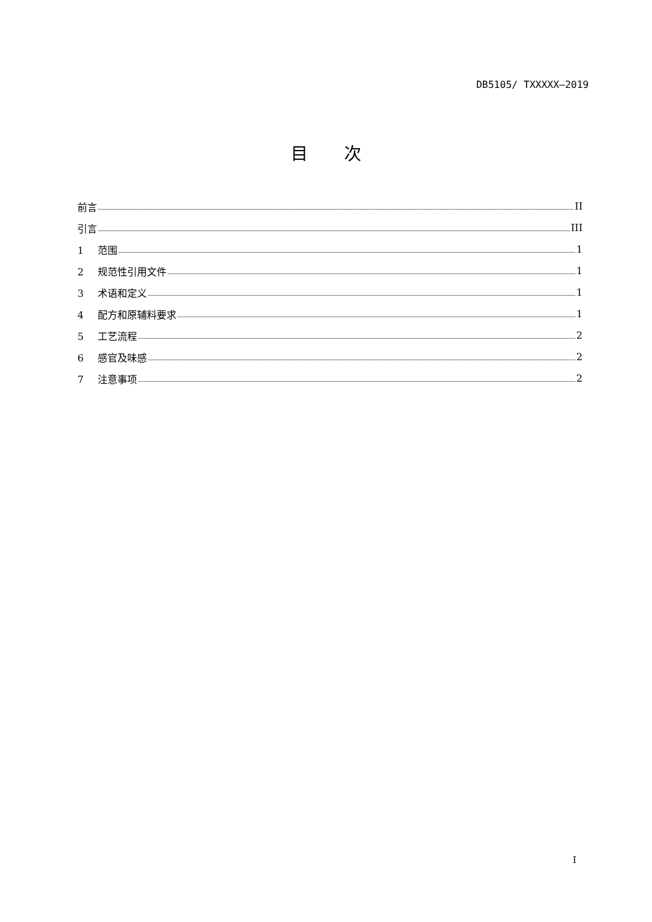DB5105/ TXXXXX—2019
目 次
前言 II
引言 III
1 范围 1
2 规范性引用文件 1
3 术语和定义 1
4 配方和原辅料要求 1
5 工艺流程 2
6 感官及味感 2
7 注意事项 2
I